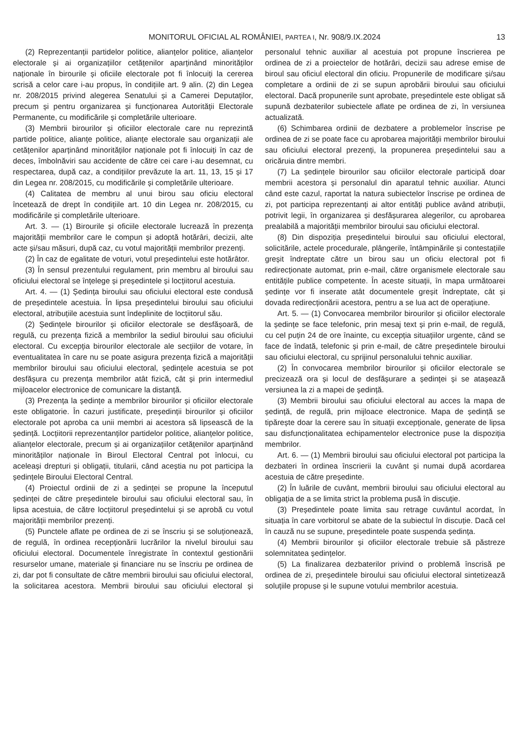MONITORUL OFICIAL AL ROMÂNIEI, PARTEA I, Nr. 908/9.IX.2024 13
(2) Reprezentanții partidelor politice, alianțelor politice, alianțelor electorale și ai organizațiilor cetățenilor aparținând minorităților naționale în birourile și oficiile electorale pot fi înlocuiți la cererea scrisă a celor care i-au propus, în condițiile art. 9 alin. (2) din Legea nr. 208/2015 privind alegerea Senatului și a Camerei Deputaților, precum și pentru organizarea și funcționarea Autorității Electorale Permanente, cu modificările și completările ulterioare.
(3) Membrii birourilor și oficiilor electorale care nu reprezintă partide politice, alianțe politice, alianțe electorale sau organizații ale cetățenilor aparținând minorităților naționale pot fi înlocuiți în caz de deces, îmbolnăviri sau accidente de către cei care i-au desemnat, cu respectarea, după caz, a condițiilor prevăzute la art. 11, 13, 15 și 17 din Legea nr. 208/2015, cu modificările și completările ulterioare.
(4) Calitatea de membru al unui birou sau oficiu electoral încetează de drept în condițiile art. 10 din Legea nr. 208/2015, cu modificările și completările ulterioare.
Art. 3. — (1) Birourile și oficiile electorale lucrează în prezența majorității membrilor care le compun și adoptă hotărâri, decizii, alte acte și/sau măsuri, după caz, cu votul majorității membrilor prezenți.
(2) În caz de egalitate de voturi, votul președintelui este hotărâtor.
(3) În sensul prezentului regulament, prin membru al biroului sau oficiului electoral se înțelege și președintele și locțiitorul acestuia.
Art. 4. — (1) Ședința biroului sau oficiului electoral este condusă de președintele acestuia. În lipsa președintelui biroului sau oficiului electoral, atribuțiile acestuia sunt îndeplinite de locțiitorul său.
(2) Ședințele birourilor și oficiilor electorale se desfășoară, de regulă, cu prezența fizică a membrilor la sediul biroului sau oficiului electoral. Cu excepția birourilor electorale ale secțiilor de votare, în eventualitatea în care nu se poate asigura prezența fizică a majorității membrilor biroului sau oficiului electoral, ședințele acestuia se pot desfășura cu prezența membrilor atât fizică, cât și prin intermediul mijloacelor electronice de comunicare la distanță.
(3) Prezența la ședințe a membrilor birourilor și oficiilor electorale este obligatorie. În cazuri justificate, președinții birourilor și oficiilor electorale pot aproba ca unii membri ai acestora să lipsească de la ședință. Locțiitorii reprezentanților partidelor politice, alianțelor politice, alianțelor electorale, precum și ai organizațiilor cetățenilor aparținând minorităților naționale în Biroul Electoral Central pot înlocui, cu aceleași drepturi și obligații, titularii, când aceștia nu pot participa la ședințele Biroului Electoral Central.
(4) Proiectul ordinii de zi a ședinței se propune la începutul ședinței de către președintele biroului sau oficiului electoral sau, în lipsa acestuia, de către locțiitorul președintelui și se aprobă cu votul majorității membrilor prezenți.
(5) Punctele aflate pe ordinea de zi se înscriu și se soluționează, de regulă, în ordinea recepționării lucrărilor la nivelul biroului sau oficiului electoral. Documentele înregistrate în contextul gestionării resurselor umane, materiale și financiare nu se înscriu pe ordinea de zi, dar pot fi consultate de către membrii biroului sau oficiului electoral, la solicitarea acestora. Membrii biroului sau oficiului electoral și personalul tehnic auxiliar al acestuia pot propune înscrierea pe ordinea de zi a proiectelor de hotărâri, decizii sau adrese emise de biroul sau oficiul electoral din oficiu. Propunerile de modificare și/sau completare a ordinii de zi se supun aprobării biroului sau oficiului electoral. Dacă propunerile sunt aprobate, președintele este obligat să supună dezbaterilor subiectele aflate pe ordinea de zi, în versiunea actualizată.
(6) Schimbarea ordinii de dezbatere a problemelor înscrise pe ordinea de zi se poate face cu aprobarea majorității membrilor biroului sau oficiului electoral prezenți, la propunerea președintelui sau a oricăruia dintre membri.
(7) La ședințele birourilor sau oficiilor electorale participă doar membrii acestora și personalul din aparatul tehnic auxiliar. Atunci când este cazul, raportat la natura subiectelor înscrise pe ordinea de zi, pot participa reprezentanți ai altor entități publice având atribuții, potrivit legii, în organizarea și desfășurarea alegerilor, cu aprobarea prealabilă a majorității membrilor biroului sau oficiului electoral.
(8) Din dispoziția președintelui biroului sau oficiului electoral, solicitările, actele procedurale, plângerile, întâmpinările și contestațiile greșit îndreptate către un birou sau un oficiu electoral pot fi redirecționate automat, prin e-mail, către organismele electorale sau entitățile publice competente. În aceste situații, în mapa următoarei ședințe vor fi inserate atât documentele greșit îndreptate, cât și dovada redirecționării acestora, pentru a se lua act de operațiune.
Art. 5. — (1) Convocarea membrilor birourilor și oficiilor electorale la ședințe se face telefonic, prin mesaj text și prin e-mail, de regulă, cu cel puțin 24 de ore înainte, cu excepția situațiilor urgente, când se face de îndată, telefonic și prin e-mail, de către președintele biroului sau oficiului electoral, cu sprijinul personalului tehnic auxiliar.
(2) În convocarea membrilor birourilor și oficiilor electorale se precizează ora și locul de desfășurare a ședinței și se atașează versiunea la zi a mapei de ședință.
(3) Membrii biroului sau oficiului electoral au acces la mapa de ședință, de regulă, prin mijloace electronice. Mapa de ședință se tipărește doar la cerere sau în situații excepționale, generate de lipsa sau disfuncționalitatea echipamentelor electronice puse la dispoziția membrilor.
Art. 6. — (1) Membrii biroului sau oficiului electoral pot participa la dezbateri în ordinea înscrierii la cuvânt și numai după acordarea acestuia de către președinte.
(2) În luările de cuvânt, membrii biroului sau oficiului electoral au obligația de a se limita strict la problema pusă în discuție.
(3) Președintele poate limita sau retrage cuvântul acordat, în situația în care vorbitorul se abate de la subiectul în discuție. Dacă cel în cauză nu se supune, președintele poate suspenda ședința.
(4) Membrii birourilor și oficiilor electorale trebuie să păstreze solemnitatea ședințelor.
(5) La finalizarea dezbaterilor privind o problemă înscrisă pe ordinea de zi, președintele biroului sau oficiului electoral sintetizează soluțiile propuse și le supune votului membrilor acestuia.